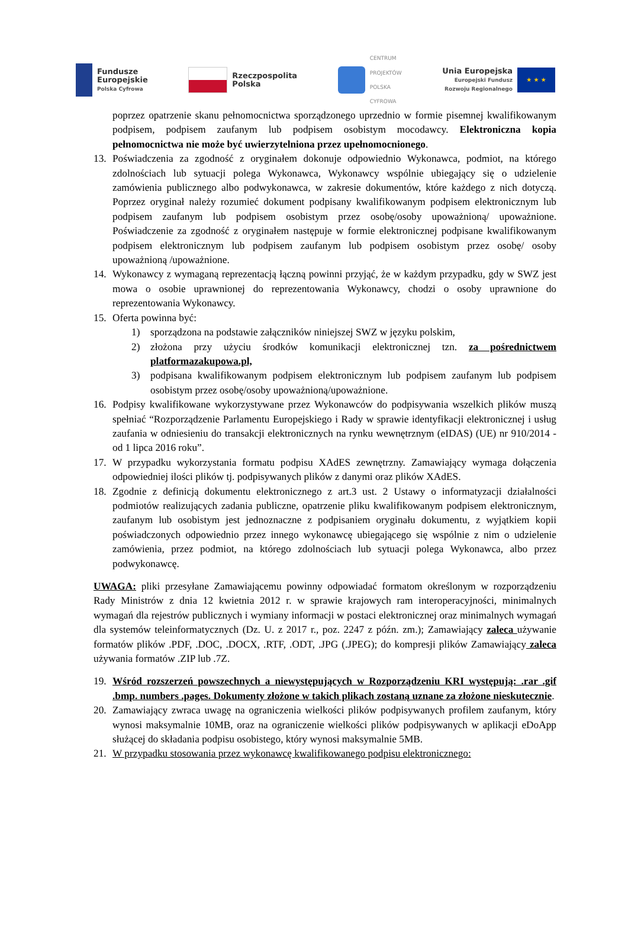Fundusze
Europejskie
Polska Cyfrowa
Rzeczpospolita
Polska
CENTRUM
PROJEKTÓW
POLSKA
CYFROWA
Unia Europejska
Europejski Fundusz
Rozwoju Regionalnego
★ ★ ★
poprzez opatrzenie skanu pełnomocnictwa sporządzonego uprzednio w formie pisemnej kwalifikowanym podpisem, podpisem zaufanym lub podpisem osobistym mocodawcy. Elektroniczna kopia pełnomocnictwa nie może być uwierzytelniona przez upełnomocnionego.
13. Poświadczenia za zgodność z oryginałem dokonuje odpowiednio Wykonawca, podmiot, na którego zdolnościach lub sytuacji polega Wykonawca, Wykonawcy wspólnie ubiegający się o udzielenie zamówienia publicznego albo podwykonawca, w zakresie dokumentów, które każdego z nich dotyczą. Poprzez oryginał należy rozumieć dokument podpisany kwalifikowanym podpisem elektronicznym lub podpisem zaufanym lub podpisem osobistym przez osobę/osoby upoważnioną/ upoważnione. Poświadczenie za zgodność z oryginałem następuje w formie elektronicznej podpisane kwalifikowanym podpisem elektronicznym lub podpisem zaufanym lub podpisem osobistym przez osobę/ osoby upoważnioną /upoważnione.
14. Wykonawcy z wymaganą reprezentacją łączną powinni przyjąć, że w każdym przypadku, gdy w SWZ jest mowa o osobie uprawnionej do reprezentowania Wykonawcy, chodzi o osoby uprawnione do reprezentowania Wykonawcy.
15. Oferta powinna być:
1) sporządzona na podstawie załączników niniejszej SWZ w języku polskim,
2) złożona przy użyciu środków komunikacji elektronicznej tzn. za pośrednictwem platformazakupowa.pl,
3) podpisana kwalifikowanym podpisem elektronicznym lub podpisem zaufanym lub podpisem osobistym przez osobę/osoby upoważnioną/upoważnione.
16. Podpisy kwalifikowane wykorzystywane przez Wykonawców do podpisywania wszelkich plików muszą spełniać “Rozporządzenie Parlamentu Europejskiego i Rady w sprawie identyfikacji elektronicznej i usług zaufania w odniesieniu do transakcji elektronicznych na rynku wewnętrznym (eIDAS) (UE) nr 910/2014 - od 1 lipca 2016 roku”.
17. W przypadku wykorzystania formatu podpisu XAdES zewnętrzny. Zamawiający wymaga dołączenia odpowiedniej ilości plików tj. podpisywanych plików z danymi oraz plików XAdES.
18. Zgodnie z definicją dokumentu elektronicznego z art.3 ust. 2 Ustawy o informatyzacji działalności podmiotów realizujących zadania publiczne, opatrzenie pliku kwalifikowanym podpisem elektronicznym, zaufanym lub osobistym jest jednoznaczne z podpisaniem oryginału dokumentu, z wyjątkiem kopii poświadczonych odpowiednio przez innego wykonawcę ubiegającego się wspólnie z nim o udzielenie zamówienia, przez podmiot, na którego zdolnościach lub sytuacji polega Wykonawca, albo przez podwykonawcę.
UWAGA: pliki przesyłane Zamawiającemu powinny odpowiadać formatom określonym w rozporządzeniu Rady Ministrów z dnia 12 kwietnia 2012 r. w sprawie krajowych ram interoperacyjności, minimalnych wymagań dla rejestrów publicznych i wymiany informacji w postaci elektronicznej oraz minimalnych wymagań dla systemów teleinformatycznych (Dz. U. z 2017 r., poz. 2247 z późn. zm.); Zamawiający zaleca używanie formatów plików .PDF, .DOC, .DOCX, .RTF, .ODT, .JPG (.JPEG); do kompresji plików Zamawiający zaleca używania formatów .ZIP lub .7Z.
19. Wśród rozszerzeń powszechnych a niewystępujących w Rozporządzeniu KRI występują: .rar .gif .bmp. numbers .pages. Dokumenty złożone w takich plikach zostaną uznane za złożone nieskutecznie.
20. Zamawiający zwraca uwagę na ograniczenia wielkości plików podpisywanych profilem zaufanym, który wynosi maksymalnie 10MB, oraz na ograniczenie wielkości plików podpisywanych w aplikacji eDoApp służącej do składania podpisu osobistego, który wynosi maksymalnie 5MB.
21. W przypadku stosowania przez wykonawcę kwalifikowanego podpisu elektronicznego: